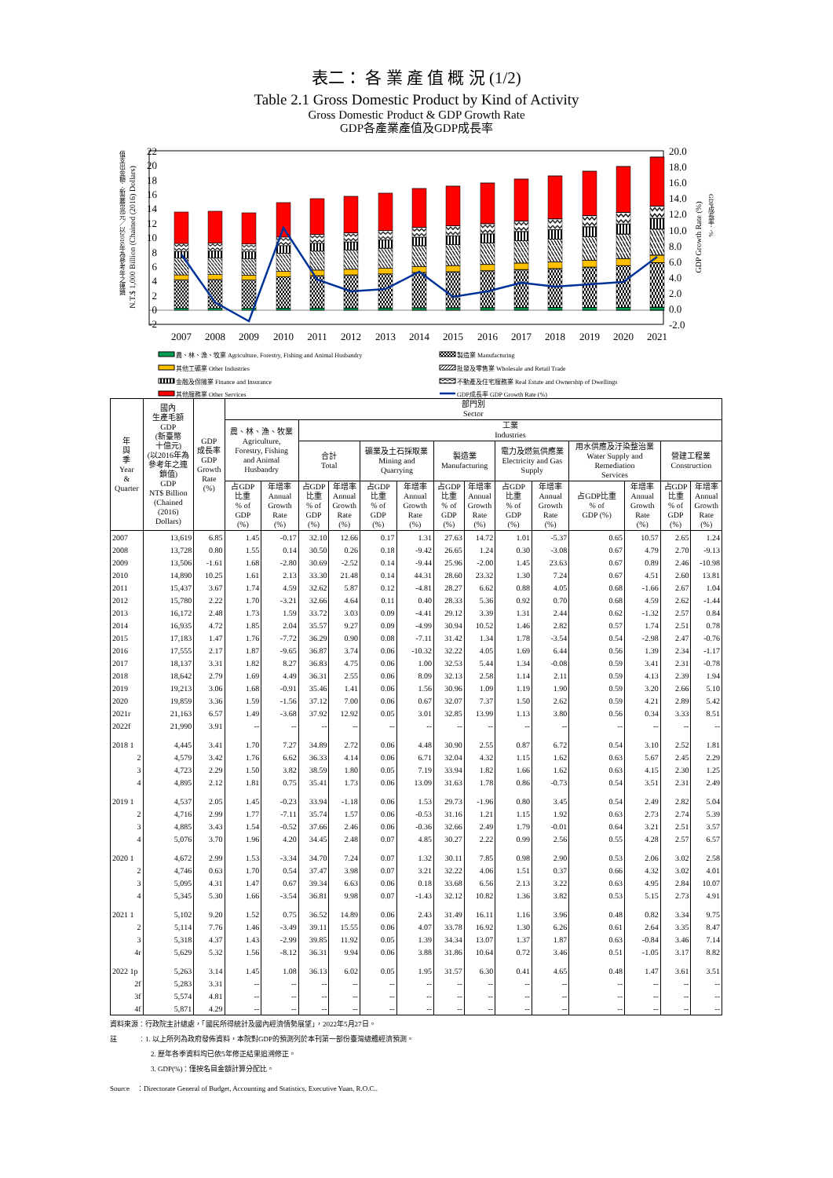表二： 各 業 產 值 概 況 (1/2)
Table 2.1 Gross Domestic Product by Kind of Activity
Gross Domestic Product & GDP Growth Rate
GDP各產業產值及GDP成長率
22
20
18
16
14
12
10
8
6
4
2
0
-2
20.0
18.0
16.0
14.0
12.0
10.0
8.0
6.0
4.0
2.0
0.0
-2.0
2007
2008
2009
2010
2011
2012
2013
2014
2015
2016
2017
2018
2019
2020
2021
值支出金額：新臺幣兆元／以2016年為參考年之連鎖
N.T.$ 1,000 Billion (Chained (2016) Dollars)
GDP Growth Rate (%)
GDP成長率：%
農、林、漁、牧業 Agriculture, Forestry, Fishing and Animal Husbandry
其他工礦業 Other Industries
金融及保險業 Finance and Insurance
其他服務業 Other Services
製造業 Manufacturing
批發及零售業 Wholesale and Retail Trade
不動產及住宅服務業 Real Estate and Ownership of Dwellings
GDP成長率 GDP Growth Rate (%)
| 年 與 季 Year & Quarter | 國內 生產毛額 GDP (新臺幣 十億元) (以2016年為 參考年之連 鎖值) GDP NT$ Billion (Chained (2016) Dollars) | GDP 成長率 GDP Growth Rate (%) | 部門別 Sector | | | | | | | | | | | | | |
| --- | --- | --- | --- | --- | --- | --- | --- | --- | --- | --- | --- | --- | --- | --- | --- | --- |
| | | | 農、林、漁、牧業 Agriculture, Forestry, Fishing and Animal Husbandry | | 工業 Industries | | | | | | | | | | | |
| | | | | | 合計 Total | | 礦業及土石採取業 Mining and Quarrying | | 製造業 Manufacturing | | 電力及燃氣供應業 Electricity and Gas Supply | | 用水供應及汙染整治業 Water Supply and Remediation Services | | 營建工程業 Construction | |
| | | | 占GDP 比重 % of GDP (%) | 年增率 Annual Growth Rate (%) | 占GDP 比重 % of GDP (%) | 年增率 Annual Growth Rate (%) | 占GDP 比重 % of GDP (%) | 年增率 Annual Growth Rate (%) | 占GDP 比重 % of GDP (%) | 年增率 Annual Growth Rate (%) | 占GDP 比重 % of GDP (%) | 年增率 Annual Growth Rate (%) | 占GDP比重 % of GDP (%) | 年增率 Annual Growth Rate (%) | 占GDP 比重 % of GDP (%) | 年增率 Annual Growth Rate (%) |
| 2007 | 13,619 | 6.85 | 1.45 | -0.17 | 32.10 | 12.66 | 0.17 | 1.31 | 27.63 | 14.72 | 1.01 | -5.37 | 0.65 | 10.57 | 2.65 | 1.24 |
| 2008 | 13,728 | 0.80 | 1.55 | 0.14 | 30.50 | 0.26 | 0.18 | -9.42 | 26.65 | 1.24 | 0.30 | -3.08 | 0.67 | 4.79 | 2.70 | -9.13 |
| 2009 | 13,506 | -1.61 | 1.68 | -2.80 | 30.69 | -2.52 | 0.14 | -9.44 | 25.96 | -2.00 | 1.45 | 23.63 | 0.67 | 0.89 | 2.46 | -10.98 |
| 2010 | 14,890 | 10.25 | 1.61 | 2.13 | 33.30 | 21.48 | 0.14 | 44.31 | 28.60 | 23.32 | 1.30 | 7.24 | 0.67 | 4.51 | 2.60 | 13.81 |
| 2011 | 15,437 | 3.67 | 1.74 | 4.59 | 32.62 | 5.87 | 0.12 | -4.81 | 28.27 | 6.62 | 0.88 | 4.05 | 0.68 | -1.66 | 2.67 | 1.04 |
| 2012 | 15,780 | 2.22 | 1.70 | -3.21 | 32.66 | 4.64 | 0.11 | 0.40 | 28.33 | 5.36 | 0.92 | 0.70 | 0.68 | 4.59 | 2.62 | -1.44 |
| 2013 | 16,172 | 2.48 | 1.73 | 1.59 | 33.72 | 3.03 | 0.09 | -4.41 | 29.12 | 3.39 | 1.31 | 2.44 | 0.62 | -1.32 | 2.57 | 0.84 |
| 2014 | 16,935 | 4.72 | 1.85 | 2.04 | 35.57 | 9.27 | 0.09 | -4.99 | 30.94 | 10.52 | 1.46 | 2.82 | 0.57 | 1.74 | 2.51 | 0.78 |
| 2015 | 17,183 | 1.47 | 1.76 | -7.72 | 36.29 | 0.90 | 0.08 | -7.11 | 31.42 | 1.34 | 1.78 | -3.54 | 0.54 | -2.98 | 2.47 | -0.76 |
| 2016 | 17,555 | 2.17 | 1.87 | -9.65 | 36.87 | 3.74 | 0.06 | -10.32 | 32.22 | 4.05 | 1.69 | 6.44 | 0.56 | 1.39 | 2.34 | -1.17 |
| 2017 | 18,137 | 3.31 | 1.82 | 8.27 | 36.83 | 4.75 | 0.06 | 1.00 | 32.53 | 5.44 | 1.34 | -0.08 | 0.59 | 3.41 | 2.31 | -0.78 |
| 2018 | 18,642 | 2.79 | 1.69 | 4.49 | 36.31 | 2.55 | 0.06 | 8.09 | 32.13 | 2.58 | 1.14 | 2.11 | 0.59 | 4.13 | 2.39 | 1.94 |
| 2019 | 19,213 | 3.06 | 1.68 | -0.91 | 35.46 | 1.41 | 0.06 | 1.56 | 30.96 | 1.09 | 1.19 | 1.90 | 0.59 | 3.20 | 2.66 | 5.10 |
| 2020 | 19,859 | 3.36 | 1.59 | -1.56 | 37.12 | 7.00 | 0.06 | 0.67 | 32.07 | 7.37 | 1.50 | 2.62 | 0.59 | 4.21 | 2.89 | 5.42 |
| 2021r | 21,163 | 6.57 | 1.49 | -3.68 | 37.92 | 12.92 | 0.05 | 3.01 | 32.85 | 13.99 | 1.13 | 3.80 | 0.56 | 0.34 | 3.33 | 8.51 |
| 2022f | 21,990 | 3.91 | -- | -- | -- | -- | -- | -- | -- | -- | -- | -- | -- | -- | -- | -- |
| 2018 1 | 4,445 | 3.41 | 1.70 | 7.27 | 34.89 | 2.72 | 0.06 | 4.48 | 30.90 | 2.55 | 0.87 | 6.72 | 0.54 | 3.10 | 2.52 | 1.81 |
| 2 | 4,579 | 3.42 | 1.76 | 6.62 | 36.33 | 4.14 | 0.06 | 6.71 | 32.04 | 4.32 | 1.15 | 1.62 | 0.63 | 5.67 | 2.45 | 2.29 |
| 3 | 4,723 | 2.29 | 1.50 | 3.82 | 38.59 | 1.80 | 0.05 | 7.19 | 33.94 | 1.82 | 1.66 | 1.62 | 0.63 | 4.15 | 2.30 | 1.25 |
| 4 | 4,895 | 2.12 | 1.81 | 0.75 | 35.41 | 1.73 | 0.06 | 13.09 | 31.63 | 1.78 | 0.86 | -0.73 | 0.54 | 3.51 | 2.31 | 2.49 |
| 2019 1 | 4,537 | 2.05 | 1.45 | -0.23 | 33.94 | -1.18 | 0.06 | 1.53 | 29.73 | -1.96 | 0.80 | 3.45 | 0.54 | 2.49 | 2.82 | 5.04 |
| 2 | 4,716 | 2.99 | 1.77 | -7.11 | 35.74 | 1.57 | 0.06 | -0.53 | 31.16 | 1.21 | 1.15 | 1.92 | 0.63 | 2.73 | 2.74 | 5.39 |
| 3 | 4,885 | 3.43 | 1.54 | -0.52 | 37.66 | 2.46 | 0.06 | -0.36 | 32.66 | 2.49 | 1.79 | -0.01 | 0.64 | 3.21 | 2.51 | 3.57 |
| 4 | 5,076 | 3.70 | 1.96 | 4.20 | 34.45 | 2.48 | 0.07 | 4.85 | 30.27 | 2.22 | 0.99 | 2.56 | 0.55 | 4.28 | 2.57 | 6.57 |
| 2020 1 | 4,672 | 2.99 | 1.53 | -3.34 | 34.70 | 7.24 | 0.07 | 1.32 | 30.11 | 7.85 | 0.98 | 2.90 | 0.53 | 2.06 | 3.02 | 2.58 |
| 2 | 4,746 | 0.63 | 1.70 | 0.54 | 37.47 | 3.98 | 0.07 | 3.21 | 32.22 | 4.06 | 1.51 | 0.37 | 0.66 | 4.32 | 3.02 | 4.01 |
| 3 | 5,095 | 4.31 | 1.47 | 0.67 | 39.34 | 6.63 | 0.06 | 0.18 | 33.68 | 6.56 | 2.13 | 3.22 | 0.63 | 4.95 | 2.84 | 10.07 |
| 4 | 5,345 | 5.30 | 1.66 | -3.54 | 36.81 | 9.98 | 0.07 | -1.43 | 32.12 | 10.82 | 1.36 | 3.82 | 0.53 | 5.15 | 2.73 | 4.91 |
| 2021 1 | 5,102 | 9.20 | 1.52 | 0.75 | 36.52 | 14.89 | 0.06 | 2.43 | 31.49 | 16.11 | 1.16 | 3.96 | 0.48 | 0.82 | 3.34 | 9.75 |
| 2 | 5,114 | 7.76 | 1.46 | -3.49 | 39.11 | 15.55 | 0.06 | 4.07 | 33.78 | 16.92 | 1.30 | 6.26 | 0.61 | 2.64 | 3.35 | 8.47 |
| 3 | 5,318 | 4.37 | 1.43 | -2.99 | 39.85 | 11.92 | 0.05 | 1.39 | 34.34 | 13.07 | 1.37 | 1.87 | 0.63 | -0.84 | 3.46 | 7.14 |
| 4r | 5,629 | 5.32 | 1.56 | -8.12 | 36.31 | 9.94 | 0.06 | 3.88 | 31.86 | 10.64 | 0.72 | 3.46 | 0.51 | -1.05 | 3.17 | 8.82 |
| 2022 1p | 5,263 | 3.14 | 1.45 | 1.08 | 36.13 | 6.02 | 0.05 | 1.95 | 31.57 | 6.30 | 0.41 | 4.65 | 0.48 | 1.47 | 3.61 | 3.51 |
| 2f | 5,283 | 3.31 | -- | -- | -- | -- | -- | -- | -- | -- | -- | -- | -- | -- | -- | -- |
| 3f | 5,574 | 4.81 | -- | -- | -- | -- | -- | -- | -- | -- | -- | -- | -- | -- | -- | -- |
| 4f | 5,871 | 4.29 | -- | -- | -- | -- | -- | -- | -- | -- | -- | -- | -- | -- | -- | -- |
資料來源：行政院主計總處，「國民所得統計及國內經濟情勢展望」，2022年5月27日。
註　　　：1. 以上所列為政府發佈資料，本院對GDP的預測列於本刊第一部份臺灣總體經濟預測。
2. 歷年各季資料均已依5年修正結果追溯修正。
3. GDP(%)：僅按名目金額計算分配比。
Source　：Directorate General of Budget, Accounting and Statistics, Executive Yuan, R.O.C..